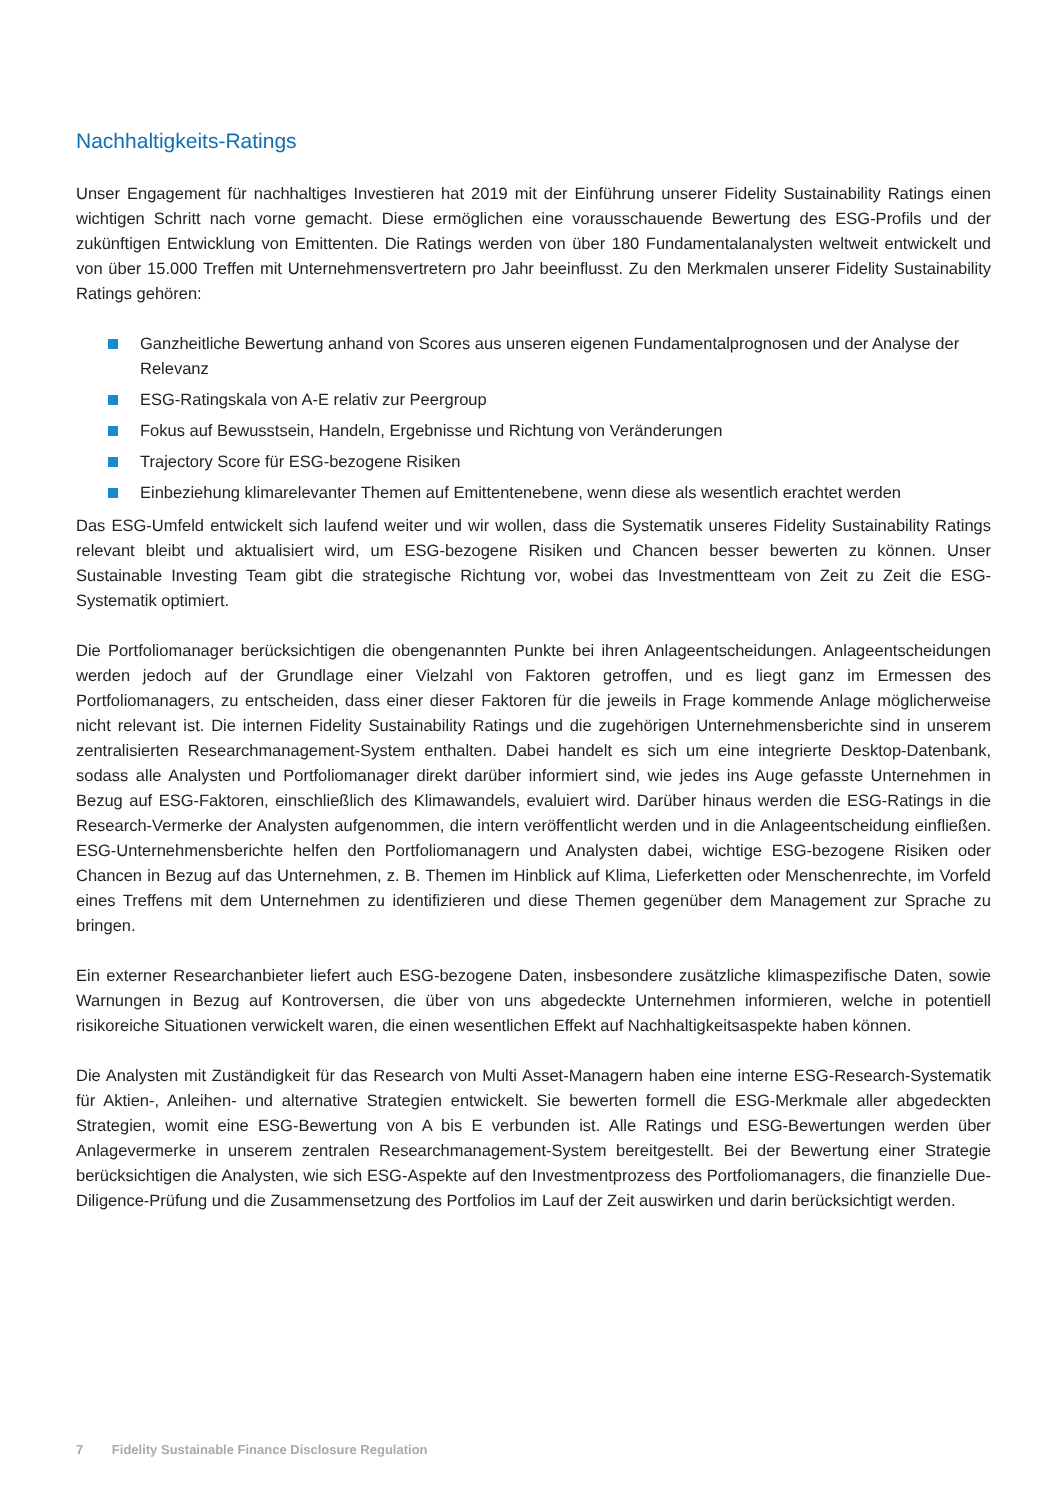Nachhaltigkeits-Ratings
Unser Engagement für nachhaltiges Investieren hat 2019 mit der Einführung unserer Fidelity Sustainability Ratings einen wichtigen Schritt nach vorne gemacht. Diese ermöglichen eine vorausschauende Bewertung des ESG-Profils und der zukünftigen Entwicklung von Emittenten. Die Ratings werden von über 180 Fundamentalanalysten weltweit entwickelt und von über 15.000 Treffen mit Unternehmensvertretern pro Jahr beeinflusst. Zu den Merkmalen unserer Fidelity Sustainability Ratings gehören:
Ganzheitliche Bewertung anhand von Scores aus unseren eigenen Fundamentalprognosen und der Analyse der Relevanz
ESG-Ratingskala von A-E relativ zur Peergroup
Fokus auf Bewusstsein, Handeln, Ergebnisse und Richtung von Veränderungen
Trajectory Score für ESG-bezogene Risiken
Einbeziehung klimarelevanter Themen auf Emittentenebene, wenn diese als wesentlich erachtet werden
Das ESG-Umfeld entwickelt sich laufend weiter und wir wollen, dass die Systematik unseres Fidelity Sustainability Ratings relevant bleibt und aktualisiert wird, um ESG-bezogene Risiken und Chancen besser bewerten zu können. Unser Sustainable Investing Team gibt die strategische Richtung vor, wobei das Investmentteam von Zeit zu Zeit die ESG-Systematik optimiert.
Die Portfoliomanager berücksichtigen die obengenannten Punkte bei ihren Anlageentscheidungen. Anlageentscheidungen werden jedoch auf der Grundlage einer Vielzahl von Faktoren getroffen, und es liegt ganz im Ermessen des Portfoliomanagers, zu entscheiden, dass einer dieser Faktoren für die jeweils in Frage kommende Anlage möglicherweise nicht relevant ist. Die internen Fidelity Sustainability Ratings und die zugehörigen Unternehmensberichte sind in unserem zentralisierten Researchmanagement-System enthalten. Dabei handelt es sich um eine integrierte Desktop-Datenbank, sodass alle Analysten und Portfoliomanager direkt darüber informiert sind, wie jedes ins Auge gefasste Unternehmen in Bezug auf ESG-Faktoren, einschließlich des Klimawandels, evaluiert wird. Darüber hinaus werden die ESG-Ratings in die Research-Vermerke der Analysten aufgenommen, die intern veröffentlicht werden und in die Anlageentscheidung einfließen. ESG-Unternehmensberichte helfen den Portfoliomanagern und Analysten dabei, wichtige ESG-bezogene Risiken oder Chancen in Bezug auf das Unternehmen, z. B. Themen im Hinblick auf Klima, Lieferketten oder Menschenrechte, im Vorfeld eines Treffens mit dem Unternehmen zu identifizieren und diese Themen gegenüber dem Management zur Sprache zu bringen.
Ein externer Researchanbieter liefert auch ESG-bezogene Daten, insbesondere zusätzliche klimaspezifische Daten, sowie Warnungen in Bezug auf Kontroversen, die über von uns abgedeckte Unternehmen informieren, welche in potentiell risikoreiche Situationen verwickelt waren, die einen wesentlichen Effekt auf Nachhaltigkeitsaspekte haben können.
Die Analysten mit Zuständigkeit für das Research von Multi Asset-Managern haben eine interne ESG-Research-Systematik für Aktien-, Anleihen- und alternative Strategien entwickelt. Sie bewerten formell die ESG-Merkmale aller abgedeckten Strategien, womit eine ESG-Bewertung von A bis E verbunden ist. Alle Ratings und ESG-Bewertungen werden über Anlagevermerke in unserem zentralen Researchmanagement-System bereitgestellt. Bei der Bewertung einer Strategie berücksichtigen die Analysten, wie sich ESG-Aspekte auf den Investmentprozess des Portfoliomanagers, die finanzielle Due-Diligence-Prüfung und die Zusammensetzung des Portfolios im Lauf der Zeit auswirken und darin berücksichtigt werden.
7 Fidelity Sustainable Finance Disclosure Regulation